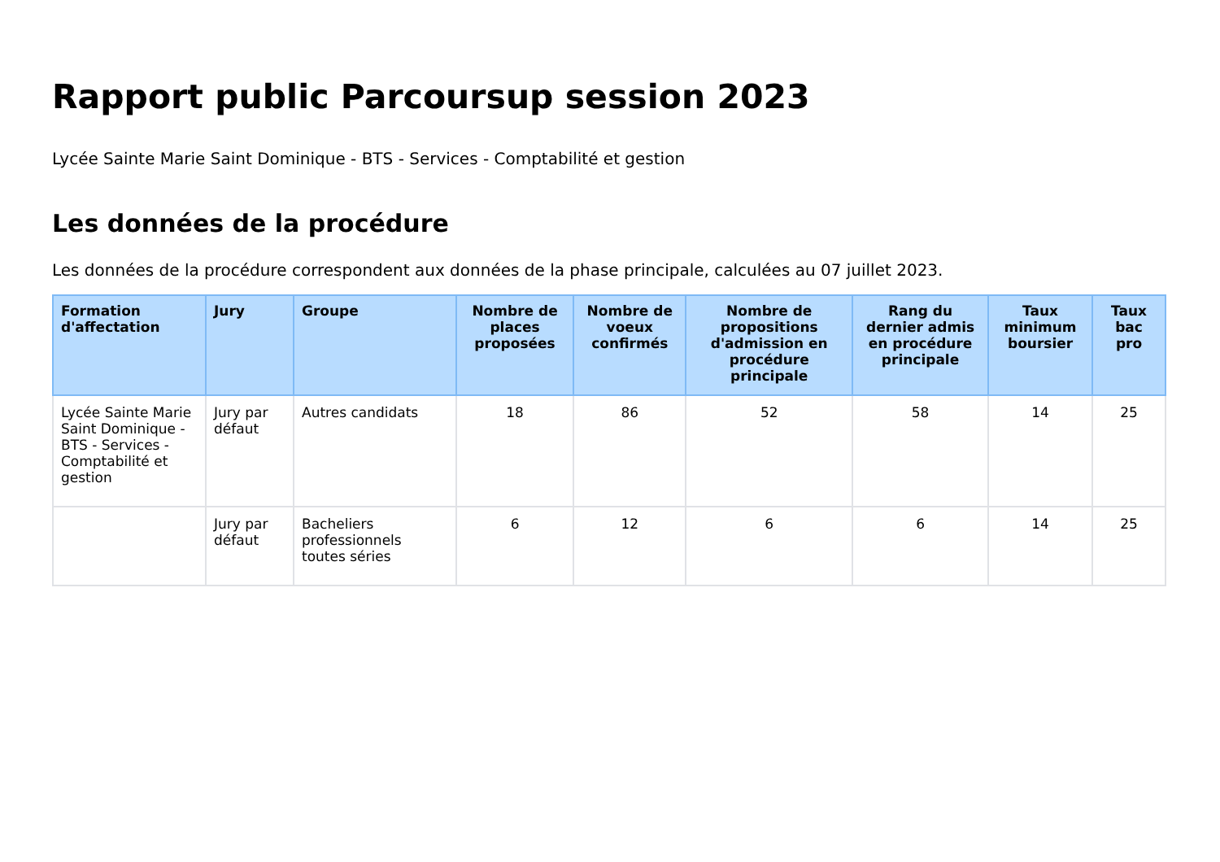Rapport public Parcoursup session 2023
Lycée Sainte Marie Saint Dominique - BTS - Services - Comptabilité et gestion
Les données de la procédure
Les données de la procédure correspondent aux données de la phase principale, calculées au 07 juillet 2023.
| Formation d'affectation | Jury | Groupe | Nombre de places proposées | Nombre de voeux confirmés | Nombre de propositions d'admission en procédure principale | Rang du dernier admis en procédure principale | Taux minimum boursier | Taux bac pro |
| --- | --- | --- | --- | --- | --- | --- | --- | --- |
| Lycée Sainte Marie Saint Dominique - BTS - Services - Comptabilité et gestion | Jury par défaut | Autres candidats | 18 | 86 | 52 | 58 | 14 | 25 |
| | Jury par défaut | Bacheliers professionnels toutes séries | 6 | 12 | 6 | 6 | 14 | 25 |